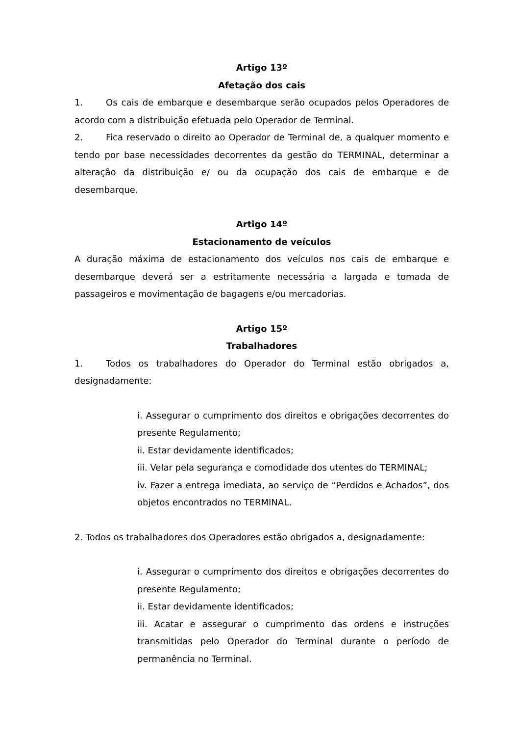Artigo 13º
Afetação dos cais
1. Os cais de embarque e desembarque serão ocupados pelos Operadores de acordo com a distribuição efetuada pelo Operador de Terminal.
2. Fica reservado o direito ao Operador de Terminal de, a qualquer momento e tendo por base necessidades decorrentes da gestão do TERMINAL, determinar a alteração da distribuição e/ ou da ocupação dos cais de embarque e de desembarque.
Artigo 14º
Estacionamento de veículos
A duração máxima de estacionamento dos veículos nos cais de embarque e desembarque deverá ser a estritamente necessária a largada e tomada de passageiros e movimentação de bagagens e/ou mercadorias.
Artigo 15º
Trabalhadores
1. Todos os trabalhadores do Operador do Terminal estão obrigados a, designadamente:
i. Assegurar o cumprimento dos direitos e obrigações decorrentes do presente Regulamento;
ii. Estar devidamente identificados;
iii. Velar pela segurança e comodidade dos utentes do TERMINAL;
iv. Fazer a entrega imediata, ao serviço de “Perdidos e Achados”, dos objetos encontrados no TERMINAL.
2. Todos os trabalhadores dos Operadores estão obrigados a, designadamente:
i. Assegurar o cumprimento dos direitos e obrigações decorrentes do presente Regulamento;
ii. Estar devidamente identificados;
iii. Acatar e assegurar o cumprimento das ordens e instruções transmitidas pelo Operador do Terminal durante o período de permanência no Terminal.